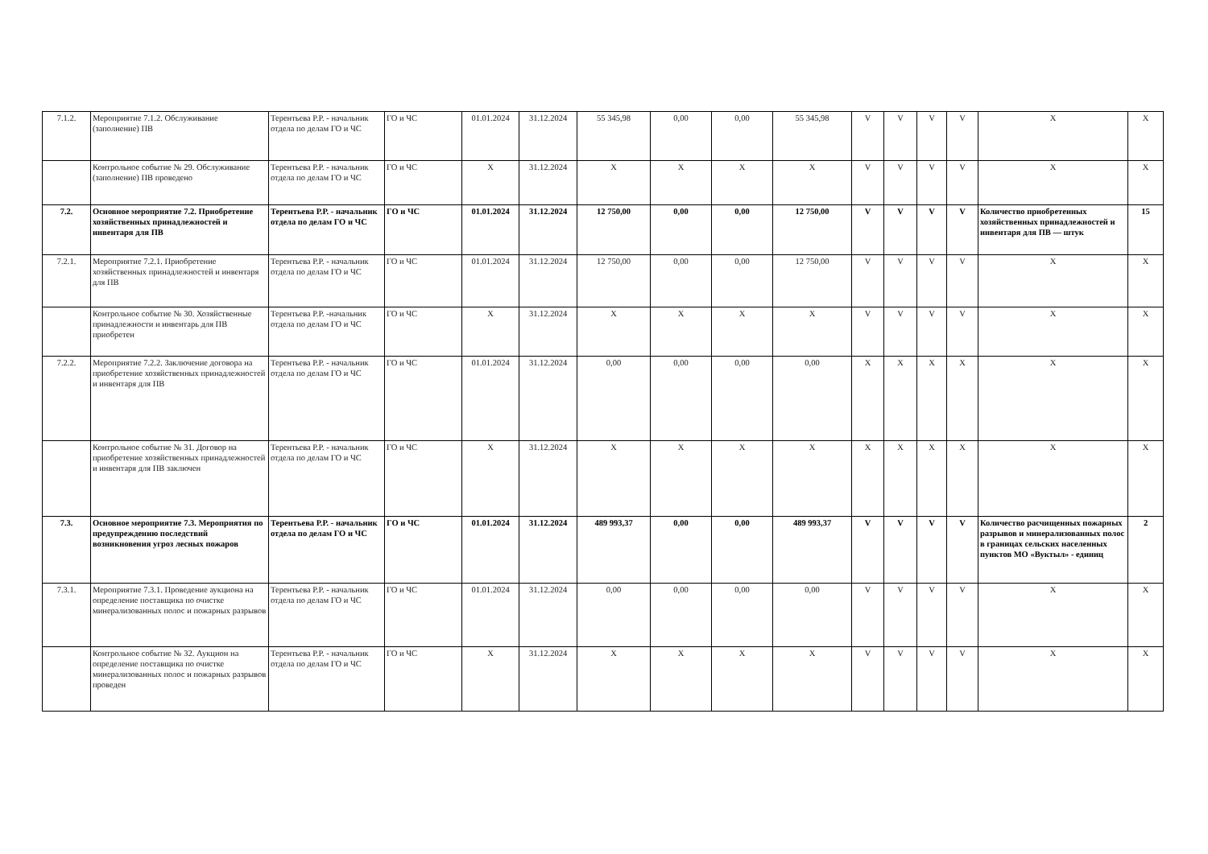| 7.1.2. | Мероприятие 7.1.2. Обслуживание (заполнение) ПВ | Терентьева Р.Р. - начальник отдела по делам ГО и ЧС | ГО и ЧС | 01.01.2024 | 31.12.2024 | 55 345,98 | 0,00 | 0,00 | 55 345,98 | V | V | V | V | X | X |
| | Контрольное событие № 29. Обслуживание (заполнение) ПВ проведено | Терентьева Р.Р. - начальник отдела по делам ГО и ЧС | ГО и ЧС | X | 31.12.2024 | X | X | X | X | V | V | V | V | X | X |
| 7.2. | Основное мероприятие 7.2. Приобретение хозяйственных принадлежностей и инвентаря для ПВ | Терентьева Р.Р. - начальник отдела по делам ГО и ЧС | ГО и ЧС | 01.01.2024 | 31.12.2024 | 12 750,00 | 0,00 | 0,00 | 12 750,00 | V | V | V | V | Количество приобретенных хозяйственных принадлежностей и инвентаря для ПВ — штук | 15 |
| 7.2.1. | Мероприятие 7.2.1. Приобретение хозяйственных принадлежностей и инвентаря для ПВ | Терентьева Р.Р. - начальник отдела по делам ГО и ЧС | ГО и ЧС | 01.01.2024 | 31.12.2024 | 12 750,00 | 0,00 | 0,00 | 12 750,00 | V | V | V | V | X | X |
| | Контрольное событие № 30. Хозяйственные принадлежности и инвентарь для ПВ приобретен | Терентьева Р.Р. -начальник отдела по делам ГО и ЧС | ГО и ЧС | X | 31.12.2024 | X | X | X | X | V | V | V | V | X | X |
| 7.2.2. | Мероприятие 7.2.2. Заключение договора на приобретение хозяйственных принадлежностей и инвентаря для ПВ | Терентьева Р.Р. - начальник отдела по делам ГО и ЧС | ГО и ЧС | 01.01.2024 | 31.12.2024 | 0,00 | 0,00 | 0,00 | 0,00 | X | X | X | X | X | X |
| | Контрольное событие № 31. Договор на приобретение хозяйственных принадлежностей и инвентаря для ПВ заключен | Терентьева Р.Р. - начальник отдела по делам ГО и ЧС | ГО и ЧС | X | 31.12.2024 | X | X | X | X | X | X | X | X | X | X |
| 7.3. | Основное мероприятие 7.3. Мероприятия по предупреждению последствий возникновения угроз лесных пожаров | Терентьева Р.Р. - начальник отдела по делам ГО и ЧС | ГО и ЧС | 01.01.2024 | 31.12.2024 | 489 993,37 | 0,00 | 0,00 | 489 993,37 | V | V | V | V | Количество расчищенных пожарных разрывов и минерализованных полос в границах сельских населенных пунктов МО «Вуктыл» - единиц | 2 |
| 7.3.1. | Мероприятие 7.3.1. Проведение аукциона на определение поставщика по очистке минерализованных полос и пожарных разрывов | Терентьева Р.Р. - начальник отдела по делам ГО и ЧС | ГО и ЧС | 01.01.2024 | 31.12.2024 | 0,00 | 0,00 | 0,00 | 0,00 | V | V | V | V | X | X |
| | Контрольное событие № 32. Аукцион на определение поставщика по очистке минерализованных полос и пожарных разрывов проведен | Терентьева Р.Р. - начальник отдела по делам ГО и ЧС | ГО и ЧС | X | 31.12.2024 | X | X | X | X | V | V | V | V | X | X |